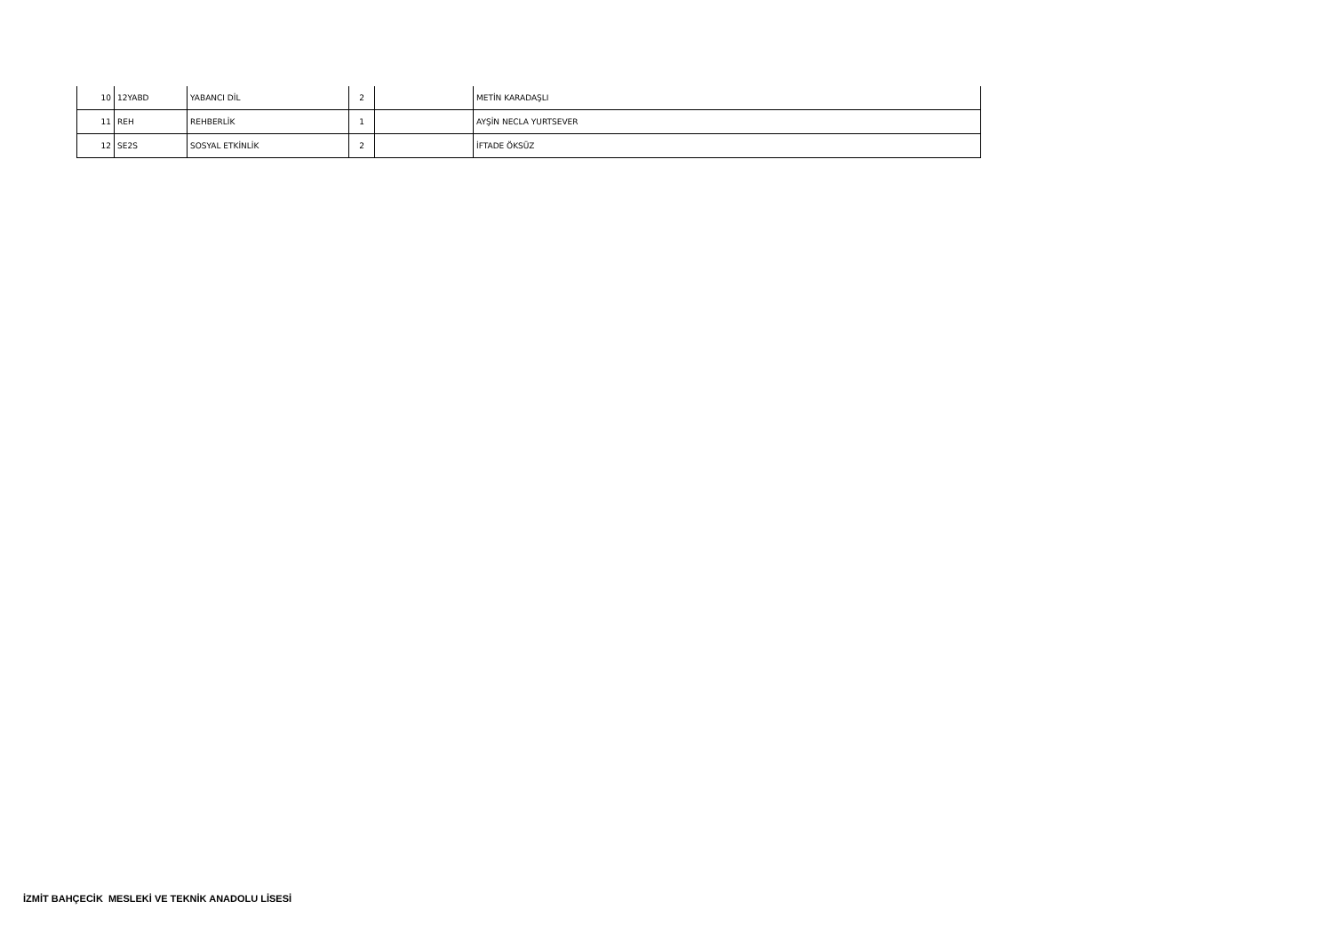| 10 | 12YABD | YABANCI DİL | 2 | | METİN KARADAŞLI |
| 11 | REH | REHBERLİK | 1 | | AYŞİN NECLA YURTSEVER |
| 12 | SE2S | SOSYAL ETKİNLİK | 2 | | İFTADE ÖKSÜZ |
İZMİT BAHÇECİK MESLEKİ VE TEKNİK ANADOLU LİSESİ